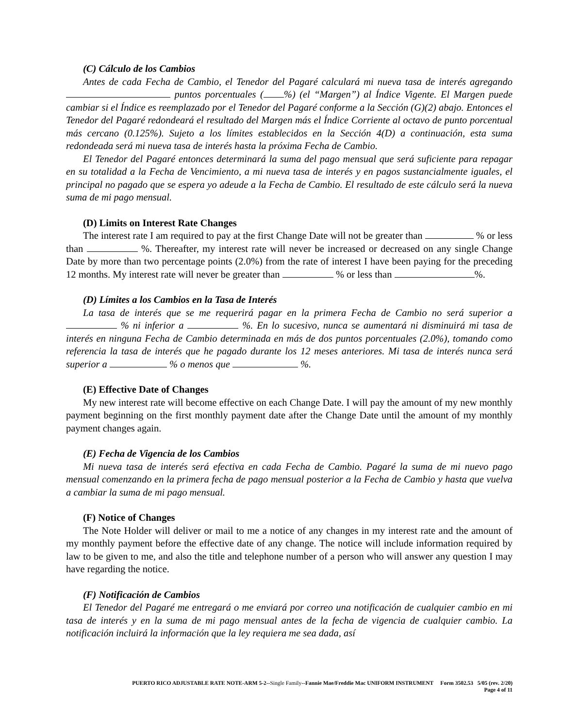(C) Cálculo de los Cambios
Antes de cada Fecha de Cambio, el Tenedor del Pagaré calculará mi nueva tasa de interés agregando puntos porcentuales ( %) (el “Margen”) al Índice Vigente. El Margen puede cambiar si el Índice es reemplazado por el Tenedor del Pagaré conforme a la Sección (G)(2) abajo. Entonces el Tenedor del Pagaré redondeará el resultado del Margen más el Índice Corriente al octavo de punto porcentual más cercano (0.125%). Sujeto a los límites establecidos en la Sección 4(D) a continuación, esta suma redondeada será mi nueva tasa de interés hasta la próxima Fecha de Cambio.
El Tenedor del Pagaré entonces determinará la suma del pago mensual que será suficiente para repagar en su totalidad a la Fecha de Vencimiento, a mi nueva tasa de interés y en pagos sustancialmente iguales, el principal no pagado que se espera yo adeude a la Fecha de Cambio. El resultado de este cálculo será la nueva suma de mi pago mensual.
(D) Limits on Interest Rate Changes
The interest rate I am required to pay at the first Change Date will not be greater than % or less than %. Thereafter, my interest rate will never be increased or decreased on any single Change Date by more than two percentage points (2.0%) from the rate of interest I have been paying for the preceding 12 months. My interest rate will never be greater than % or less than %.
(D) Límites a los Cambios en la Tasa de Interés
La tasa de interés que se me requerirá pagar en la primera Fecha de Cambio no será superior a % ni inferior a %. En lo sucesivo, nunca se aumentará ni disminuirá mi tasa de interés en ninguna Fecha de Cambio determinada en más de dos puntos porcentuales (2.0%), tomando como referencia la tasa de interés que he pagado durante los 12 meses anteriores. Mi tasa de interés nunca será superior a % o menos que %.
(E) Effective Date of Changes
My new interest rate will become effective on each Change Date. I will pay the amount of my new monthly payment beginning on the first monthly payment date after the Change Date until the amount of my monthly payment changes again.
(E) Fecha de Vigencia de los Cambios
Mi nueva tasa de interés será efectiva en cada Fecha de Cambio. Pagaré la suma de mi nuevo pago mensual comenzando en la primera fecha de pago mensual posterior a la Fecha de Cambio y hasta que vuelva a cambiar la suma de mi pago mensual.
(F) Notice of Changes
The Note Holder will deliver or mail to me a notice of any changes in my interest rate and the amount of my monthly payment before the effective date of any change. The notice will include information required by law to be given to me, and also the title and telephone number of a person who will answer any question I may have regarding the notice.
(F) Notificación de Cambios
El Tenedor del Pagaré me entregará o me enviará por correo una notificación de cualquier cambio en mi tasa de interés y en la suma de mi pago mensual antes de la fecha de vigencia de cualquier cambio. La notificación incluirá la información que la ley requiera me sea dada, así
PUERTO RICO ADJUSTABLE RATE NOTE-ARM 5-2--Single Family--Fannie Mae/Freddie Mac UNIFORM INSTRUMENT Form 3502.53 5/05 (rev. 2/20)
Page 4 of 11